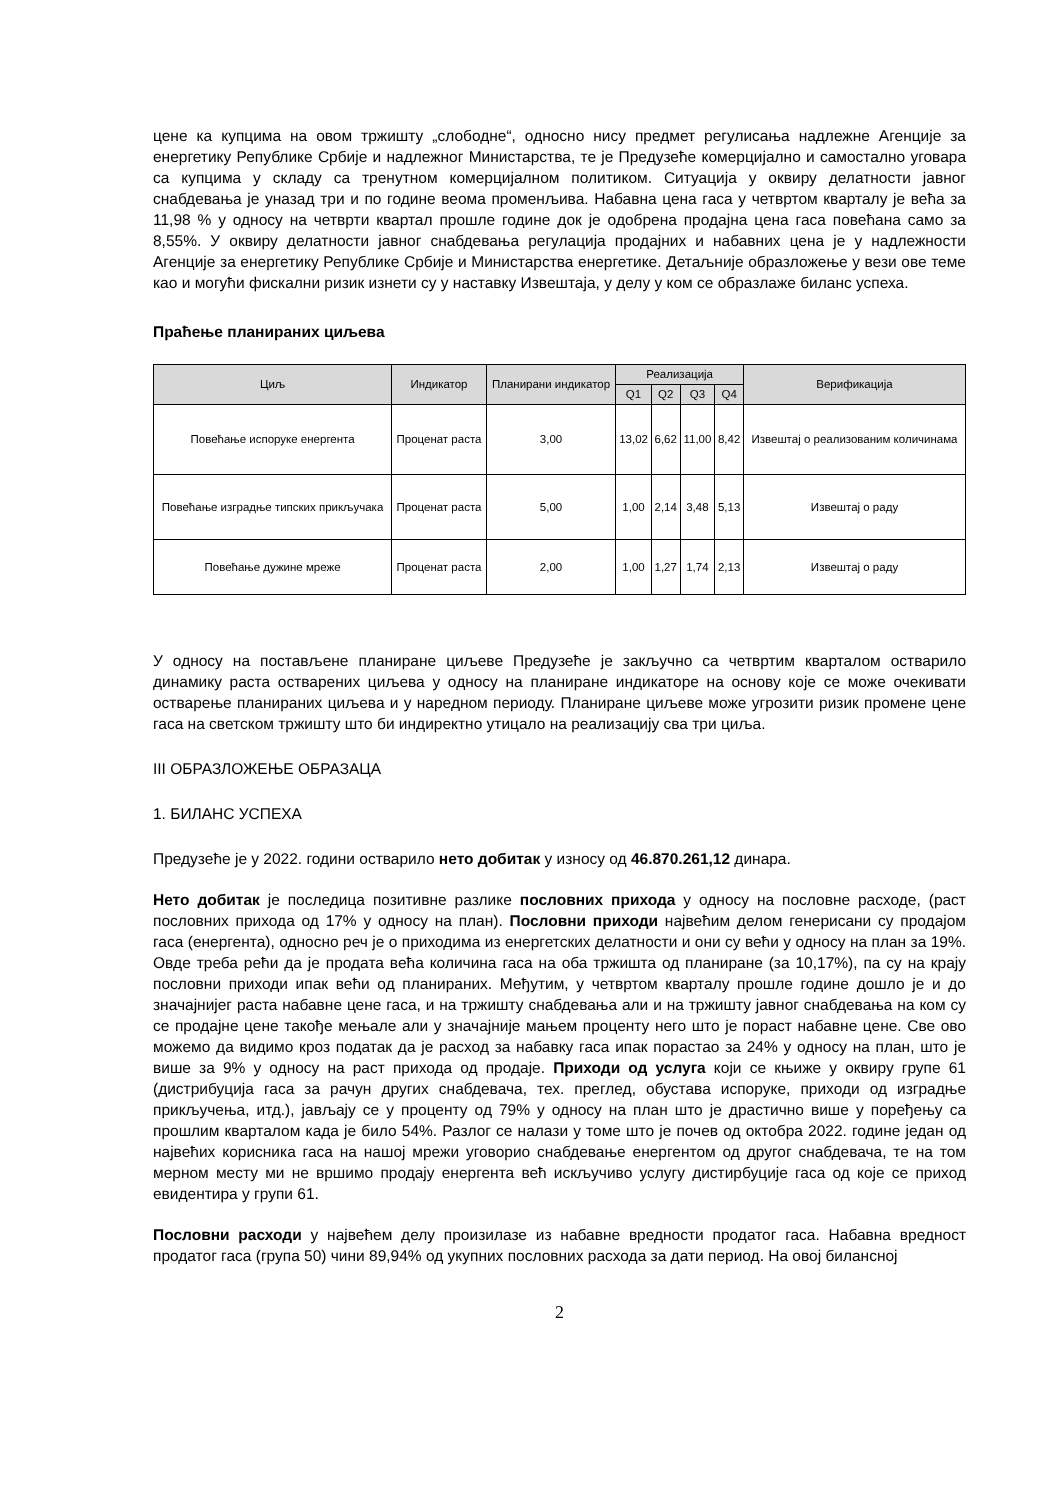цене ка купцима на овом тржишту „слободне“, односно нису предмет регулисања надлежне Агенције за енергетику Републике Србије и надлежног Министарства, те је Предузеће комерцијално и самостално уговара са купцима у складу са тренутном комерцијалном политиком. Ситуација у оквиру делатности јавног снабдевања је уназад три и по године веома променљива. Набавна цена гаса у четвртом кварталу је већа за 11,98 % у односу на четврти квартал прошле године док је одобрена продајна цена гаса повећана само за 8,55%. У оквиру делатности јавног снабдевања регулација продајних и набавних цена је у надлежности Агенције за енергетику Републике Србије и Министарства енергетике. Детаљније образложење у вези ове теме као и могући фискални ризик изнети су у наставку Извештаја, у делу у ком се образлаже биланс успеха.
Праћење планираних циљева
| Циљ | Индикатор | Планирани индикатор | Реализација | | | | Верификација |
| --- | --- | --- | --- | --- | --- | --- | --- |
| | | | Q1 | Q2 | Q3 | Q4 | |
| Повећање испоруке енергента | Проценат раста | 3,00 | 13,02 | 6,62 | 11,00 | 8,42 | Извештај о реализованим количинама |
| Повећање изградње типских прикључака | Проценат раста | 5,00 | 1,00 | 2,14 | 3,48 | 5,13 | Извештај о раду |
| Повећање дужине мреже | Проценат раста | 2,00 | 1,00 | 1,27 | 1,74 | 2,13 | Извештај о раду |
У односу на постављене планиране циљеве Предузеће је закључно са четвртим кварталом остварило динамику раста остварених циљева у односу на планиране индикаторе на основу које се може очекивати остварење планираних циљева и у наредном периоду. Планиране циљеве може угрозити ризик промене цене гаса на светском тржишту што би индиректно утицало на реализацију сва три циља.
III ОБРАЗЛОЖЕЊЕ ОБРАЗАЦА
1. БИЛАНС УСПЕХА
Предузеће је у 2022. години остварило нето добитак у износу од 46.870.261,12 динара.
Нето добитак је последица позитивне разлике пословних прихода у односу на пословне расходе, (раст пословних прихода од 17% у односу на план). Пословни приходи највећим делом генерисани су продајом гаса (енергента), односно реч је о приходима из енергетских делатности и они су већи у односу на план за 19%. Овде треба рећи да је продата већа количина гаса на оба тржишта од планиране (за 10,17%), па су на крају пословни приходи ипак већи од планираних. Међутим, у четвртом кварталу прошле године дошло је и до значајнијег раста набавне цене гаса, и на тржишту снабдевања али и на тржишту јавног снабдевања на ком су се продајне цене такође мењале али у значајније мањем проценту него што је пораст набавне цене. Све ово можемо да видимо кроз податак да је расход за набавку гаса ипак порастао за 24% у односу на план, што је више за 9% у односу на раст прихода од продаје. Приходи од услуга који се књиже у оквиру групе 61 (дистрибуција гаса за рачун других снабдевача, тех. преглед, обустава испоруке, приходи од изградње прикључења, итд.), јављају се у проценту од 79% у односу на план што је драстично више у поређењу са прошлим кварталом када је било 54%. Разлог се налази у томе што је почев од октобра 2022. године један од највећих корисника гаса на нашој мрежи уговорио снабдевање енергентом од другог снабдевача, те на том мерном месту ми не вршимо продају енергента већ искључиво услугу дистирбуције гаса од које се приход евидентира у групи 61.
Пословни расходи у највећем делу произилазе из набавне вредности продатог гаса. Набавна вредност продатог гаса (група 50) чини 89,94% од укупних пословних расхода за дати период. На овој билансној
2